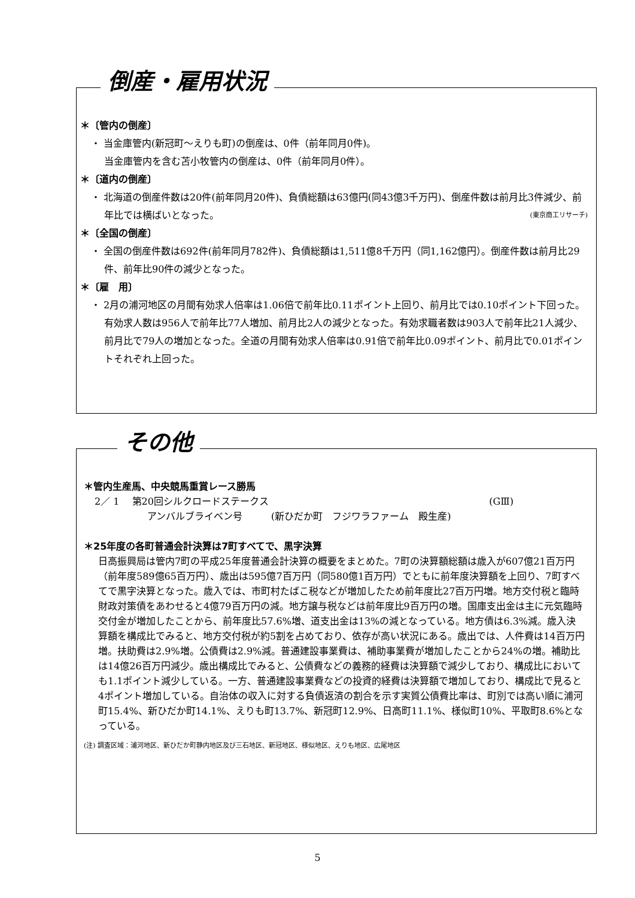倒産・雇用状況
＊〔管内の倒産〕
・ 当金庫管内(新冠町～えりも町)の倒産は、0件（前年同月0件)。
当金庫管内を含む苫小牧管内の倒産は、0件（前年同月0件）。
＊〔道内の倒産〕
・ 北海道の倒産件数は20件(前年同月20件)、負債総額は63億円(同43億3千万円)、倒産件数は前月比3件減少、前年比では横ばいとなった。 (東京商工リサーチ)
＊〔全国の倒産〕
・ 全国の倒産件数は692件(前年同月782件)、負債総額は1,511億8千万円（同1,162億円）。倒産件数は前月比29件、前年比90件の減少となった。
＊〔雇　用〕
・ 2月の浦河地区の月間有効求人倍率は1.06倍で前年比0.11ポイント上回り、前月比では0.10ポイント下回った。有効求人数は956人で前年比77人増加、前月比2人の減少となった。有効求職者数は903人で前年比21人減少、前月比で79人の増加となった。全道の月間有効求人倍率は0.91倍で前年比0.09ポイント、前月比で0.01ポイントそれぞれ上回った。
その他
＊管内生産馬、中央競馬重賞レース勝馬
2／ 1　 第20回シルクロードステークス (GⅢ)
アンバルブライベン号　　　(新ひだか町　フジワラファーム　殿生産)
＊25年度の各町普通会計決算は7町すべてで、黒字決算
日高振興局は管内7町の平成25年度普通会計決算の概要をまとめた。7町の決算額総額は歳入が607億21百万円（前年度589億65百万円）、歳出は595億7百万円（同580億1百万円）でともに前年度決算額を上回り、7町すべてで黒字決算となった。歳入では、市町村たばこ税などが増加したため前年度比27百万円増。地方交付税と臨時財政対策債をあわせると4億79百万円の減。地方譲与税などは前年度比9百万円の増。国庫支出金は主に元気臨時交付金が増加したことから、前年度比57.6%増、道支出金は13%の減となっている。地方債は6.3%減。歳入決算額を構成比でみると、地方交付税が約5割を占めており、依存が高い状況にある。歳出では、人件費は14百万円増。扶助費は2.9%増。公債費は2.9%減。普通建設事業費は、補助事業費が増加したことから24%の増。補助比は14億26百万円減少。歳出構成比でみると、公債費などの義務的経費は決算額で減少しており、構成比においても1.1ポイント減少している。一方、普通建設事業費などの投資的経費は決算額で増加しており、構成比で見ると4ポイント増加している。自治体の収入に対する負債返済の割合を示す実質公債費比率は、町別では高い順に浦河町15.4%、新ひだか町14.1%、えりも町13.7%、新冠町12.9%、日高町11.1%、様似町10%、平取町8.6%となっている。
(注) 調査区域：浦河地区、新ひだか町静内地区及び三石地区、新冠地区、様似地区、えりも地区、広尾地区
5